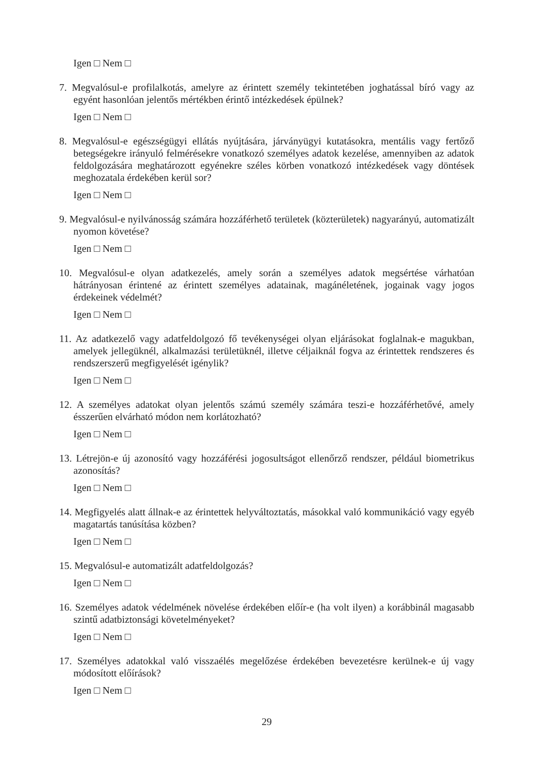Igen □ Nem □
7. Megvalósul-e profilalkotás, amelyre az érintett személy tekintetében joghatással bíró vagy az egyént hasonlóan jelentős mértékben érintő intézkedések épülnek?
Igen □ Nem □
8. Megvalósul-e egészségügyi ellátás nyújtására, járványügyi kutatásokra, mentális vagy fertőző betegségekre irányuló felmérésekre vonatkozó személyes adatok kezelése, amennyiben az adatok feldolgozására meghatározott egyénekre széles körben vonatkozó intézkedések vagy döntések meghozatala érdekében kerül sor?
Igen □ Nem □
9. Megvalósul-e nyilvánosság számára hozzáférhető területek (közterületek) nagyarányú, automatizált nyomon követése?
Igen □ Nem □
10. Megvalósul-e olyan adatkezelés, amely során a személyes adatok megsértése várhatóan hátrányosan érintené az érintett személyes adatainak, magánéletének, jogainak vagy jogos érdekeinek védelmét?
Igen □ Nem □
11. Az adatkezelő vagy adatfeldolgozó fő tevékenységei olyan eljárásokat foglalnak-e magukban, amelyek jellegüknél, alkalmazási területüknél, illetve céljaiknál fogva az érintettek rendszeres és rendszerszerű megfigyelését igénylik?
Igen □ Nem □
12. A személyes adatokat olyan jelentős számú személy számára teszi-e hozzáférhetővé, amely ésszerűen elvárható módon nem korlátozható?
Igen □ Nem □
13. Létrejön-e új azonosító vagy hozzáférési jogosultságot ellenőrző rendszer, például biometrikus azonosítás?
Igen □ Nem □
14. Megfigyelés alatt állnak-e az érintettek helyváltoztatás, másokkal való kommunikáció vagy egyéb magatartás tanúsítása közben?
Igen □ Nem □
15. Megvalósul-e automatizált adatfeldolgozás?
Igen □ Nem □
16. Személyes adatok védelmének növelése érdekében előír-e (ha volt ilyen) a korábbinál magasabb szintű adatbiztonsági követelményeket?
Igen □ Nem □
17. Személyes adatokkal való visszaélés megelőzése érdekében bevezetésre kerülnek-e új vagy módosított előírások?
Igen □ Nem □
29